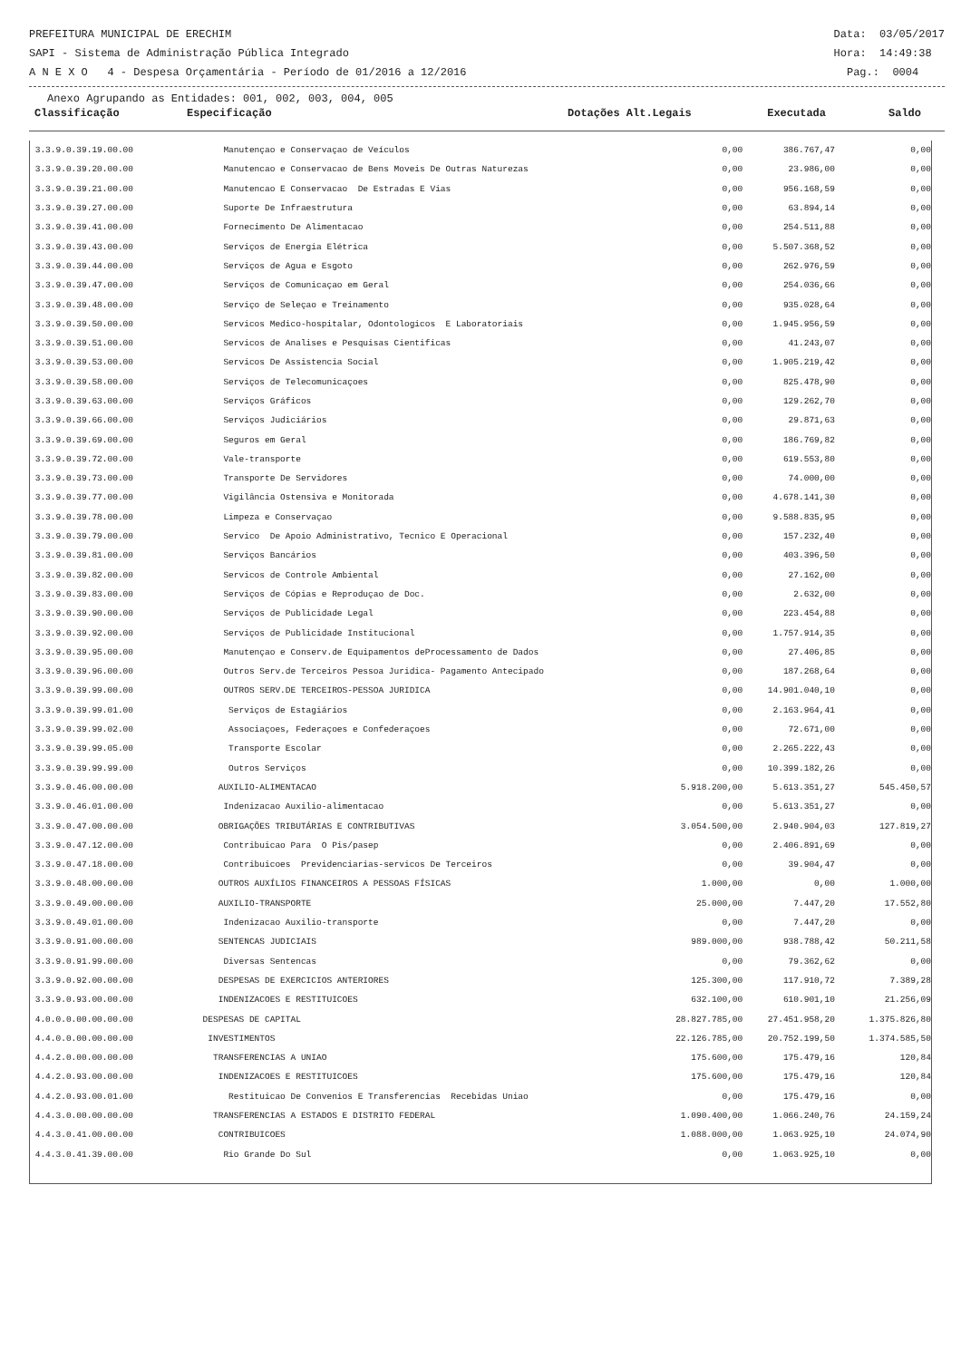PREFEITURA MUNICIPAL DE ERECHIM Data: 03/05/2017
SAPI - Sistema de Administração Pública Integrado Hora: 14:49:38
A N E X O 4 - Despesa Orçamentária - Período de 01/2016 a 12/2016 Pag.: 0004
Anexo Agrupando as Entidades: 001, 002, 003, 004, 005
Classificação Especificação Dotações Alt.Legais Executada Saldo
| 3.3.9.0.39.19.00.00 | Manutençao e Conservaçao de Veículos | 0,00 | 386.767,47 | 0,00 | |
| 3.3.9.0.39.20.00.00 | Manutencao e Conservacao de Bens Moveis De Outras Naturezas | 0,00 | 23.986,00 | 0,00 | |
| 3.3.9.0.39.21.00.00 | Manutencao E Conservacao De Estradas E Vias | 0,00 | 956.168,59 | 0,00 | |
| 3.3.9.0.39.27.00.00 | Suporte De Infraestrutura | 0,00 | 63.894,14 | 0,00 | |
| 3.3.9.0.39.41.00.00 | Fornecimento De Alimentacao | 0,00 | 254.511,88 | 0,00 | |
| 3.3.9.0.39.43.00.00 | Serviços de Energia Elétrica | 0,00 | 5.507.368,52 | 0,00 | |
| 3.3.9.0.39.44.00.00 | Serviços de Agua e Esgoto | 0,00 | 262.976,59 | 0,00 | |
| 3.3.9.0.39.47.00.00 | Serviços de Comunicaçao em Geral | 0,00 | 254.036,66 | 0,00 | |
| 3.3.9.0.39.48.00.00 | Serviço de Seleçao e Treinamento | 0,00 | 935.028,64 | 0,00 | |
| 3.3.9.0.39.50.00.00 | Servicos Medico-hospitalar, Odontologicos E Laboratoriais | 0,00 | 1.945.956,59 | 0,00 | |
| 3.3.9.0.39.51.00.00 | Servicos de Analises e Pesquisas Cientificas | 0,00 | 41.243,07 | 0,00 | |
| 3.3.9.0.39.53.00.00 | Servicos De Assistencia Social | 0,00 | 1.905.219,42 | 0,00 | |
| 3.3.9.0.39.58.00.00 | Serviços de Telecomunicaçoes | 0,00 | 825.478,90 | 0,00 | |
| 3.3.9.0.39.63.00.00 | Serviços Gráficos | 0,00 | 129.262,70 | 0,00 | |
| 3.3.9.0.39.66.00.00 | Serviços Judiciários | 0,00 | 29.871,63 | 0,00 | |
| 3.3.9.0.39.69.00.00 | Seguros em Geral | 0,00 | 186.769,82 | 0,00 | |
| 3.3.9.0.39.72.00.00 | Vale-transporte | 0,00 | 619.553,80 | 0,00 | |
| 3.3.9.0.39.73.00.00 | Transporte De Servidores | 0,00 | 74.000,00 | 0,00 | |
| 3.3.9.0.39.77.00.00 | Vigilância Ostensiva e Monitorada | 0,00 | 4.678.141,30 | 0,00 | |
| 3.3.9.0.39.78.00.00 | Limpeza e Conservaçao | 0,00 | 9.588.835,95 | 0,00 | |
| 3.3.9.0.39.79.00.00 | Servico De Apoio Administrativo, Tecnico E Operacional | 0,00 | 157.232,40 | 0,00 | |
| 3.3.9.0.39.81.00.00 | Serviços Bancários | 0,00 | 403.396,50 | 0,00 | |
| 3.3.9.0.39.82.00.00 | Servicos de Controle Ambiental | 0,00 | 27.162,00 | 0,00 | |
| 3.3.9.0.39.83.00.00 | Serviços de Cópias e Reproduçao de Doc. | 0,00 | 2.632,00 | 0,00 | |
| 3.3.9.0.39.90.00.00 | Serviços de Publicidade Legal | 0,00 | 223.454,88 | 0,00 | |
| 3.3.9.0.39.92.00.00 | Serviços de Publicidade Institucional | 0,00 | 1.757.914,35 | 0,00 | |
| 3.3.9.0.39.95.00.00 | Manutençao e Conserv.de Equipamentos deProcessamento de Dados | 0,00 | 27.406,85 | 0,00 | |
| 3.3.9.0.39.96.00.00 | Outros Serv.de Terceiros Pessoa Juridica- Pagamento Antecipado | 0,00 | 187.268,64 | 0,00 | |
| 3.3.9.0.39.99.00.00 | OUTROS SERV.DE TERCEIROS-PESSOA JURIDICA | 0,00 | 14.901.040,10 | 0,00 | |
| 3.3.9.0.39.99.01.00 | Serviços de Estagiários | 0,00 | 2.163.964,41 | 0,00 | |
| 3.3.9.0.39.99.02.00 | Associaçoes, Federaçoes e Confederaçoes | 0,00 | 72.671,00 | 0,00 | |
| 3.3.9.0.39.99.05.00 | Transporte Escolar | 0,00 | 2.265.222,43 | 0,00 | |
| 3.3.9.0.39.99.99.00 | Outros Serviços | 0,00 | 10.399.182,26 | 0,00 | |
| 3.3.9.0.46.00.00.00 | AUXILIO-ALIMENTACAO | 5.918.200,00 | 5.613.351,27 | 545.450,57 | |
| 3.3.9.0.46.01.00.00 | Indenizacao Auxilio-alimentacao | 0,00 | 5.613.351,27 | 0,00 | |
| 3.3.9.0.47.00.00.00 | OBRIGAÇÕES TRIBUTÁRIAS E CONTRIBUTIVAS | 3.054.500,00 | 2.940.904,03 | 127.819,27 | |
| 3.3.9.0.47.12.00.00 | Contribuicao Para O Pis/pasep | 0,00 | 2.406.891,69 | 0,00 | |
| 3.3.9.0.47.18.00.00 | Contribuicoes Previdenciarias-servicos De Terceiros | 0,00 | 39.904,47 | 0,00 | |
| 3.3.9.0.48.00.00.00 | OUTROS AUXÍLIOS FINANCEIROS A PESSOAS FÍSICAS | 1.000,00 | 0,00 | 1.000,00 | |
| 3.3.9.0.49.00.00.00 | AUXILIO-TRANSPORTE | 25.000,00 | 7.447,20 | 17.552,80 | |
| 3.3.9.0.49.01.00.00 | Indenizacao Auxilio-transporte | 0,00 | 7.447,20 | 0,00 | |
| 3.3.9.0.91.00.00.00 | SENTENCAS JUDICIAIS | 989.000,00 | 938.788,42 | 50.211,58 | |
| 3.3.9.0.91.99.00.00 | Diversas Sentencas | 0,00 | 79.362,62 | 0,00 | |
| 3.3.9.0.92.00.00.00 | DESPESAS DE EXERCICIOS ANTERIORES | 125.300,00 | 117.910,72 | 7.389,28 | |
| 3.3.9.0.93.00.00.00 | INDENIZACOES E RESTITUICOES | 632.100,00 | 610.901,10 | 21.256,09 | |
| 4.0.0.0.00.00.00.00 | DESPESAS DE CAPITAL | 28.827.785,00 | 27.451.958,20 | 1.375.826,80 | |
| 4.4.0.0.00.00.00.00 | INVESTIMENTOS | 22.126.785,00 | 20.752.199,50 | 1.374.585,50 | |
| 4.4.2.0.00.00.00.00 | TRANSFERENCIAS A UNIAO | 175.600,00 | 175.479,16 | 120,84 | |
| 4.4.2.0.93.00.00.00 | INDENIZACOES E RESTITUICOES | 175.600,00 | 175.479,16 | 120,84 | |
| 4.4.2.0.93.00.01.00 | Restituicao De Convenios E Transferencias Recebidas Uniao | 0,00 | 175.479,16 | 0,00 | |
| 4.4.3.0.00.00.00.00 | TRANSFERENCIAS A ESTADOS E DISTRITO FEDERAL | 1.090.400,00 | 1.066.240,76 | 24.159,24 | |
| 4.4.3.0.41.00.00.00 | CONTRIBUICOES | 1.088.000,00 | 1.063.925,10 | 24.074,90 | |
| 4.4.3.0.41.39.00.00 | Rio Grande Do Sul | 0,00 | 1.063.925,10 | 0,00 | |